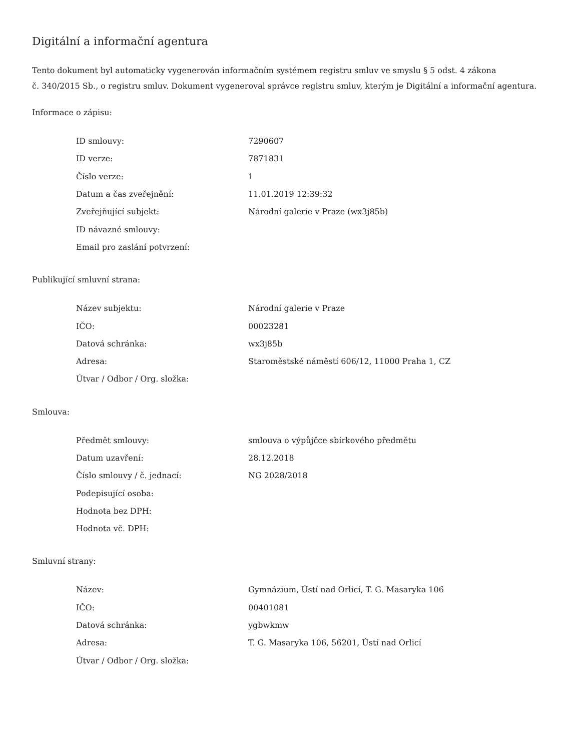Digitální a informační agentura
Tento dokument byl automaticky vygenerován informačním systémem registru smluv ve smyslu § 5 odst. 4 zákona
č. 340/2015 Sb., o registru smluv. Dokument vygeneroval správce registru smluv, kterým je Digitální a informační agentura.
Informace o zápisu:
| ID smlouvy: | 7290607 |
| ID verze: | 7871831 |
| Číslo verze: | 1 |
| Datum a čas zveřejnění: | 11.01.2019 12:39:32 |
| Zveřejňující subjekt: | Národní galerie v Praze (wx3j85b) |
| ID návazné smlouvy: | |
| Email pro zaslání potvrzení: | |
Publikující smluvní strana:
| Název subjektu: | Národní galerie v Praze |
| IČO: | 00023281 |
| Datová schránka: | wx3j85b |
| Adresa: | Staroměstské náměstí 606/12, 11000 Praha 1, CZ |
| Útvar / Odbor / Org. složka: | |
Smlouva:
| Předmět smlouvy: | smlouva o výpůjčce sbírkového předmětu |
| Datum uzavření: | 28.12.2018 |
| Číslo smlouvy / č. jednací: | NG 2028/2018 |
| Podepisující osoba: | |
| Hodnota bez DPH: | |
| Hodnota vč. DPH: | |
Smluvní strany:
| Název: | Gymnázium, Ústí nad Orlicí, T. G. Masaryka 106 |
| IČO: | 00401081 |
| Datová schránka: | ygbwkmw |
| Adresa: | T. G. Masaryka 106, 56201, Ústí nad Orlicí |
| Útvar / Odbor / Org. složka: | |